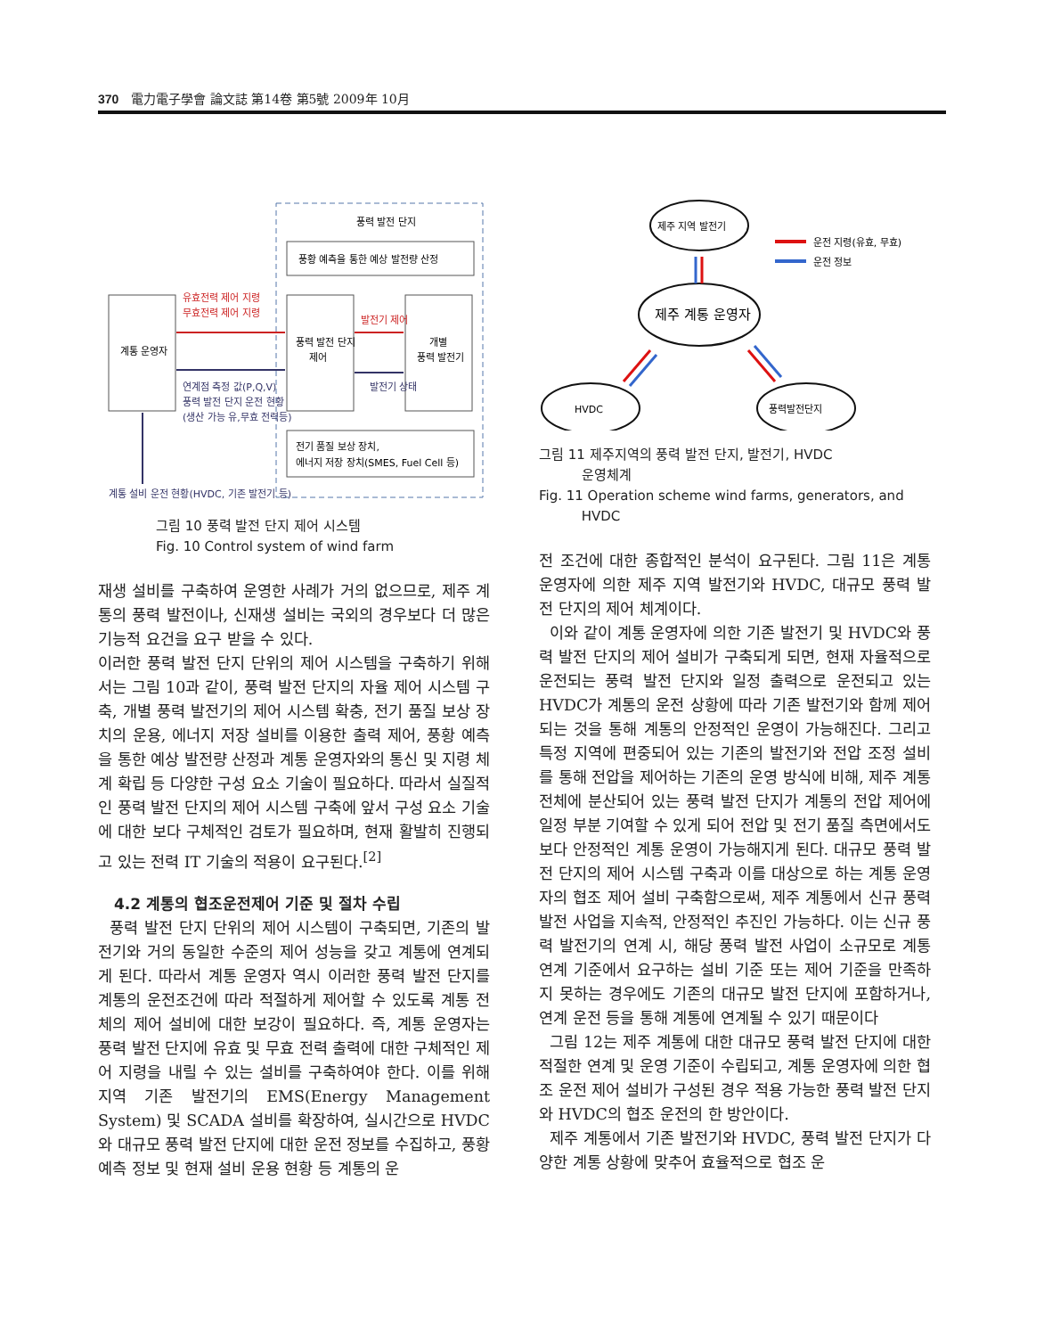370 電力電子學會 論文誌 第14卷 第5號 2009年 10月
풍력 발전 단지
풍황 예측을 통한 예상 발전량 산정
계통 운영자
풍력 발전 단지
제어
개별
풍력 발전기
전기 품질 보상 장치,
에너지 저장 장치(SMES, Fuel Cell 등)
유효전력 제어 지령
무효전력 제어 지령
연계점 측정 값(P,Q,V)
풍력 발전 단지 운전 현황
(생산 가능 유,무효 전력등)
발전기 제어
발전기 상태
계통 설비 운전 현황(HVDC, 기존 발전기 등)
그림 10 풍력 발전 단지 제어 시스템
Fig. 10 Control system of wind farm
재생 설비를 구축하여 운영한 사례가 거의 없으므로, 제주 계통의 풍력 발전이나, 신재생 설비는 국외의 경우보다 더 많은 기능적 요건을 요구 받을 수 있다.
이러한 풍력 발전 단지 단위의 제어 시스템을 구축하기 위해서는 그림 10과 같이, 풍력 발전 단지의 자율 제어 시스템 구축, 개별 풍력 발전기의 제어 시스템 확충, 전기 품질 보상 장치의 운용, 에너지 저장 설비를 이용한 출력 제어, 풍황 예측을 통한 예상 발전량 산정과 계통 운영자와의 통신 및 지령 체계 확립 등 다양한 구성 요소 기술이 필요하다. 따라서 실질적인 풍력 발전 단지의 제어 시스템 구축에 앞서 구성 요소 기술에 대한 보다 구체적인 검토가 필요하며, 현재 활발히 진행되고 있는 전력 IT 기술의 적용이 요구된다.<sup>[2]</sup>
4.2 계통의 협조운전제어 기준 및 절차 수립
풍력 발전 단지 단위의 제어 시스템이 구축되면, 기존의 발전기와 거의 동일한 수준의 제어 성능을 갖고 계통에 연계되게 된다. 따라서 계통 운영자 역시 이러한 풍력 발전 단지를 계통의 운전조건에 따라 적절하게 제어할 수 있도록 계통 전체의 제어 설비에 대한 보강이 필요하다. 즉, 계통 운영자는 풍력 발전 단지에 유효 및 무효 전력 출력에 대한 구체적인 제어 지령을 내릴 수 있는 설비를 구축하여야 한다. 이를 위해 지역 기존 발전기의 EMS(Energy Management System) 및 SCADA 설비를 확장하여, 실시간으로 HVDC와 대규모 풍력 발전 단지에 대한 운전 정보를 수집하고, 풍황 예측 정보 및 현재 설비 운용 현황 등 계통의 운
제주 지역 발전기
제주 계통 운영자
HVDC
풍력발전단지
운전 지령(유효, 무효)
운전 정보
그림 11 제주지역의 풍력 발전 단지, 발전기, HVDC
운영체계
Fig. 11 Operation scheme wind farms, generators, and
HVDC
전 조건에 대한 종합적인 분석이 요구된다. 그림 11은 계통 운영자에 의한 제주 지역 발전기와 HVDC, 대규모 풍력 발전 단지의 제어 체계이다.
이와 같이 계통 운영자에 의한 기존 발전기 및 HVDC와 풍력 발전 단지의 제어 설비가 구축되게 되면, 현재 자율적으로 운전되는 풍력 발전 단지와 일정 출력으로 운전되고 있는 HVDC가 계통의 운전 상황에 따라 기존 발전기와 함께 제어되는 것을 통해 계통의 안정적인 운영이 가능해진다. 그리고 특정 지역에 편중되어 있는 기존의 발전기와 전압 조정 설비를 통해 전압을 제어하는 기존의 운영 방식에 비해, 제주 계통 전체에 분산되어 있는 풍력 발전 단지가 계통의 전압 제어에 일정 부분 기여할 수 있게 되어 전압 및 전기 품질 측면에서도 보다 안정적인 계통 운영이 가능해지게 된다. 대규모 풍력 발전 단지의 제어 시스템 구축과 이를 대상으로 하는 계통 운영자의 협조 제어 설비 구축함으로써, 제주 계통에서 신규 풍력 발전 사업을 지속적, 안정적인 추진인 가능하다. 이는 신규 풍력 발전기의 연계 시, 해당 풍력 발전 사업이 소규모로 계통 연계 기준에서 요구하는 설비 기준 또는 제어 기준을 만족하지 못하는 경우에도 기존의 대규모 발전 단지에 포함하거나, 연계 운전 등을 통해 계통에 연계될 수 있기 때문이다
그림 12는 제주 계통에 대한 대규모 풍력 발전 단지에 대한 적절한 연계 및 운영 기준이 수립되고, 계통 운영자에 의한 협조 운전 제어 설비가 구성된 경우 적용 가능한 풍력 발전 단지와 HVDC의 협조 운전의 한 방안이다.
제주 계통에서 기존 발전기와 HVDC, 풍력 발전 단지가 다양한 계통 상황에 맞추어 효율적으로 협조 운